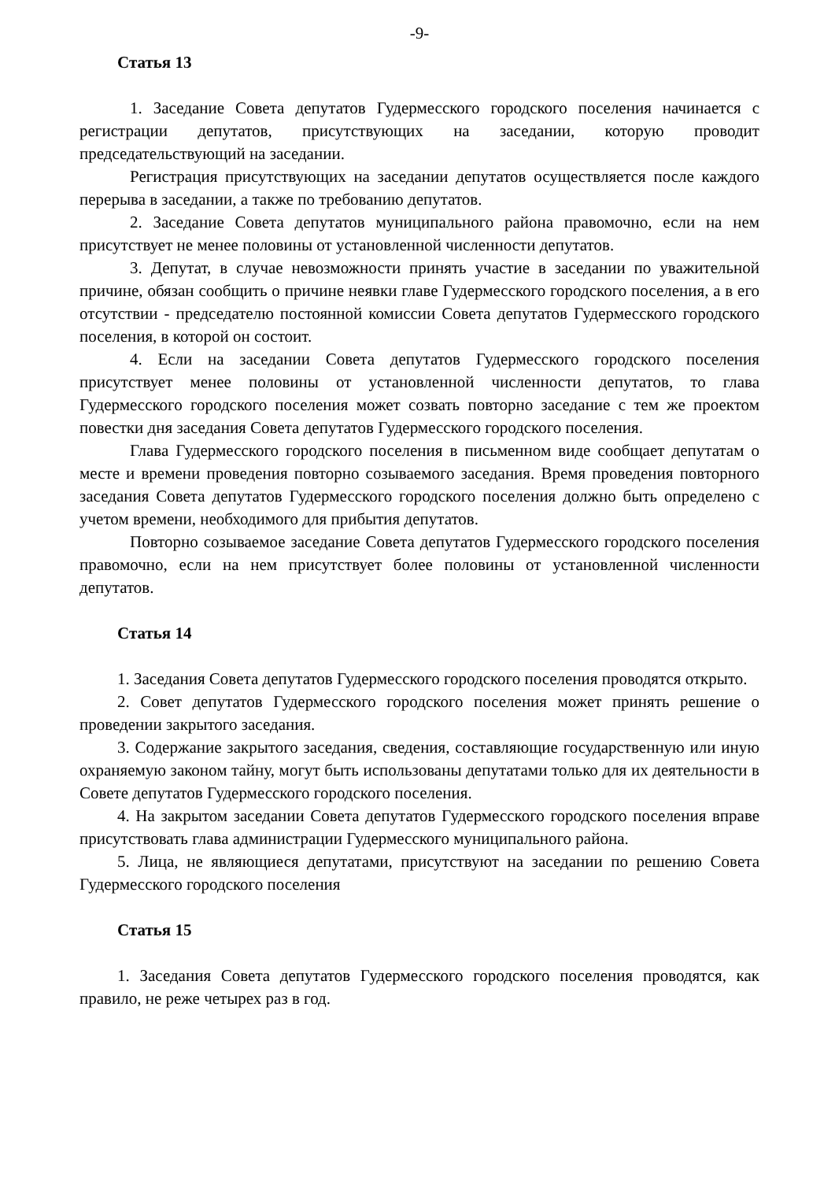-9-
Статья 13
1. Заседание Совета депутатов Гудермесского городского поселения начинается с регистрации депутатов, присутствующих на заседании, которую проводит председательствующий на заседании.
Регистрация присутствующих на заседании депутатов осуществляется после каждого перерыва в заседании, а также по требованию депутатов.
2. Заседание Совета депутатов муниципального района правомочно, если на нем присутствует не менее половины от установленной численности депутатов.
3. Депутат, в случае невозможности принять участие в заседании по уважительной причине, обязан сообщить о причине неявки главе Гудермесского городского поселения, а в его отсутствии - председателю постоянной комиссии Совета депутатов Гудермесского городского поселения, в которой он состоит.
4. Если на заседании Совета депутатов Гудермесского городского поселения присутствует менее половины от установленной численности депутатов, то глава Гудермесского городского поселения может созвать повторно заседание с тем же проектом повестки дня заседания Совета депутатов Гудермесского городского поселения.
Глава Гудермесского городского поселения в письменном виде сообщает депутатам о месте и времени проведения повторно созываемого заседания. Время проведения повторного заседания Совета депутатов Гудермесского городского поселения должно быть определено с учетом времени, необходимого для прибытия депутатов.
Повторно созываемое заседание Совета депутатов Гудермесского городского поселения правомочно, если на нем присутствует более половины от установленной численности депутатов.
Статья 14
1. Заседания Совета депутатов Гудермесского городского поселения проводятся открыто.
2. Совет депутатов Гудермесского городского поселения может принять решение о проведении закрытого заседания.
3. Содержание закрытого заседания, сведения, составляющие государственную или иную охраняемую законом тайну, могут быть использованы депутатами только для их деятельности в Совете депутатов Гудермесского городского поселения.
4. На закрытом заседании Совета депутатов Гудермесского городского поселения вправе присутствовать глава администрации Гудермесского муниципального района.
5. Лица, не являющиеся депутатами, присутствуют на заседании по решению Совета Гудермесского городского поселения
Статья 15
1. Заседания Совета депутатов Гудермесского городского поселения проводятся, как правило, не реже четырех раз в год.